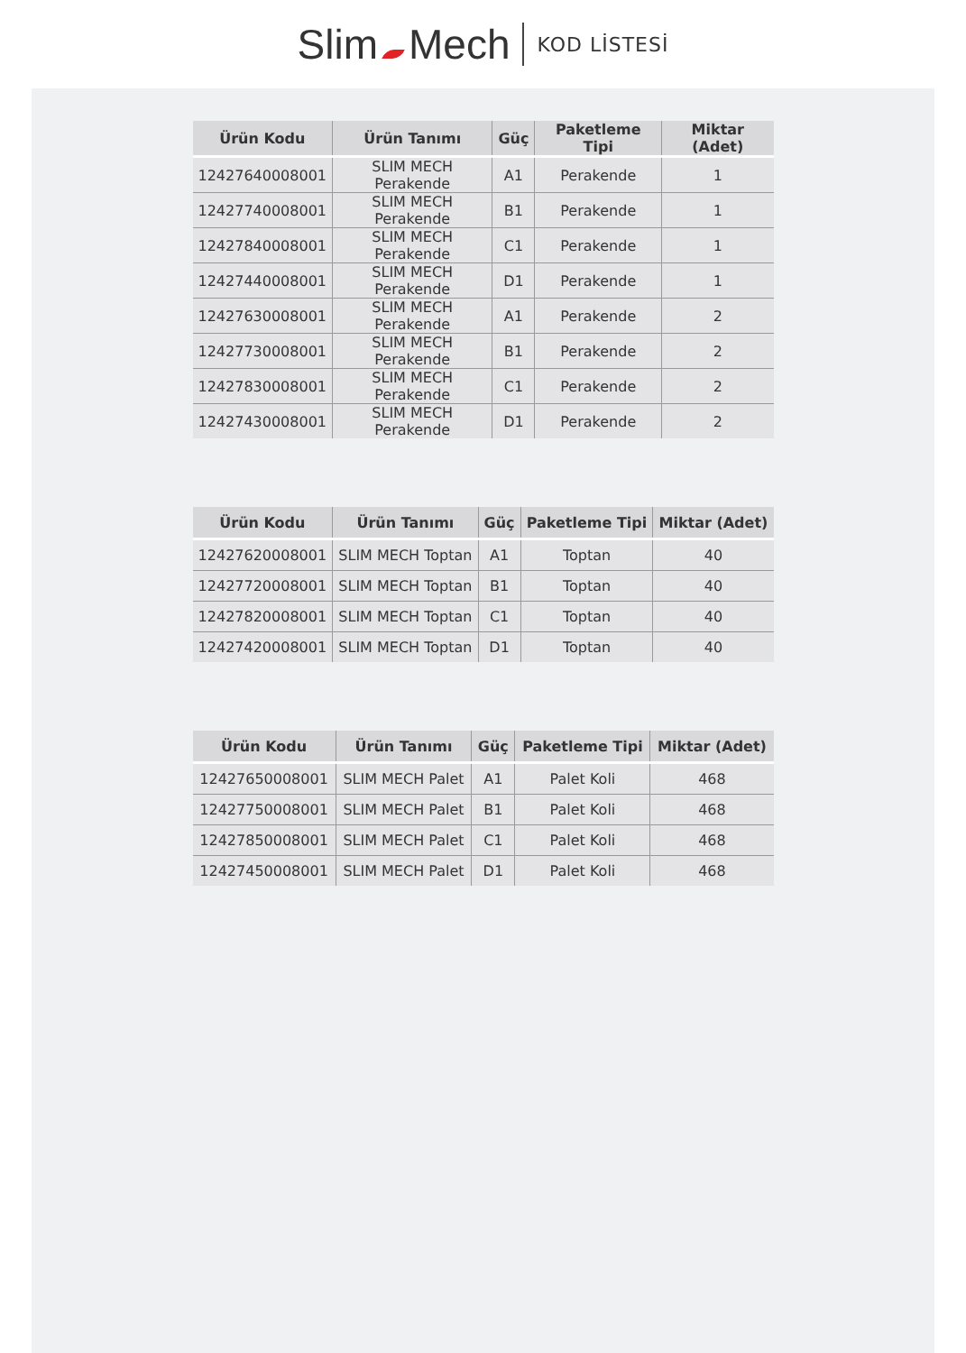Slim Mech KOD LİSTESİ
| Ürün Kodu | Ürün Tanımı | Güç | Paketleme Tipi | Miktar (Adet) |
| --- | --- | --- | --- | --- |
| 12427640008001 | SLIM MECH Perakende | A1 | Perakende | 1 |
| 12427740008001 | SLIM MECH Perakende | B1 | Perakende | 1 |
| 12427840008001 | SLIM MECH Perakende | C1 | Perakende | 1 |
| 12427440008001 | SLIM MECH Perakende | D1 | Perakende | 1 |
| 12427630008001 | SLIM MECH Perakende | A1 | Perakende | 2 |
| 12427730008001 | SLIM MECH Perakende | B1 | Perakende | 2 |
| 12427830008001 | SLIM MECH Perakende | C1 | Perakende | 2 |
| 12427430008001 | SLIM MECH Perakende | D1 | Perakende | 2 |
| Ürün Kodu | Ürün Tanımı | Güç | Paketleme Tipi | Miktar (Adet) |
| --- | --- | --- | --- | --- |
| 12427620008001 | SLIM MECH Toptan | A1 | Toptan | 40 |
| 12427720008001 | SLIM MECH Toptan | B1 | Toptan | 40 |
| 12427820008001 | SLIM MECH Toptan | C1 | Toptan | 40 |
| 12427420008001 | SLIM MECH Toptan | D1 | Toptan | 40 |
| Ürün Kodu | Ürün Tanımı | Güç | Paketleme Tipi | Miktar (Adet) |
| --- | --- | --- | --- | --- |
| 12427650008001 | SLIM MECH Palet | A1 | Palet Koli | 468 |
| 12427750008001 | SLIM MECH Palet | B1 | Palet Koli | 468 |
| 12427850008001 | SLIM MECH Palet | C1 | Palet Koli | 468 |
| 12427450008001 | SLIM MECH Palet | D1 | Palet Koli | 468 |